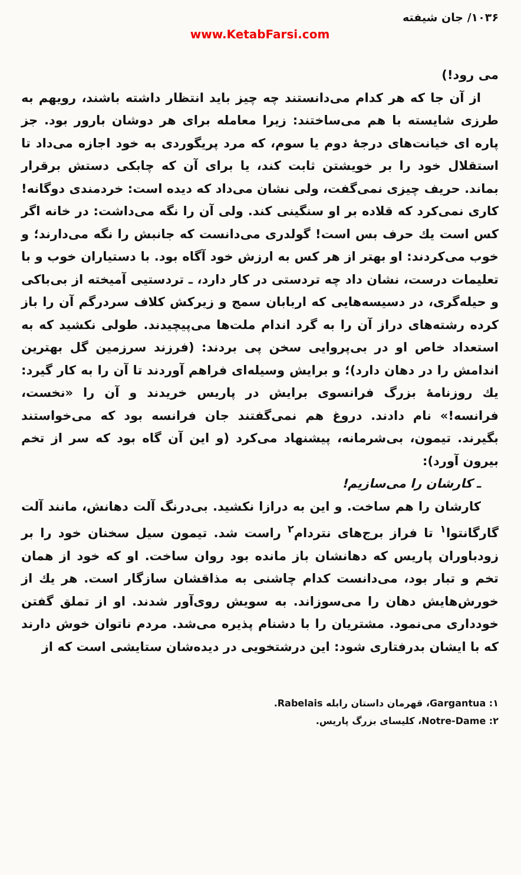۱۰۳۶/ جان شیفته
www.KetabFarsi.com
می رود!)
از آن جا که هر کدام می‌دانستند چه چیز باید انتظار داشته باشند، رویهم به طرزی شایسته با هم می‌ساختند: زیرا معامله برای هر دوشان بارور بود. جز پاره ای خیانت‌های درجهٔ دوم یا سوم، که مرد پریگوردی به خود اجازه می‌داد تا استقلال خود را بر خویشتن ثابت کند، یا برای آن که چابکی دستش برقرار بماند. حریف چیزی نمی‌گفت، ولی نشان می‌داد که دیده است: خردمندی دوگانه! کاری نمی‌کرد که قلاده بر او سنگینی کند. ولی آن را نگه می‌داشت: در خانه اگر کس است یك حرف بس است! گولدری می‌دانست که جانبش را نگه می‌دارند؛ و خوب می‌کردند: او بهتر از هر کس به ارزش خود آگاه بود. با دستیاران خوب و با تعلیمات درست، نشان داد چه تردستی در کار دارد، ـ تردستیی آمیخته از بی‌باکی و حیله‌گری، در دسیسه‌هایی که اربابان سمج و زیرکش کلاف سردرگم آن را باز کرده رشته‌های دراز آن را به گرد اندام ملت‌ها می‌پیچیدند. طولی نکشید که به استعداد خاص او در بی‌پروایی سخن پی بردند: (فرزند سرزمین گل بهترین اندامش را در دهان دارد)؛ و برایش وسیله‌ای فراهم آوردند تا آن را به کار گیرد: یك روزنامهٔ بزرگ فرانسوی برایش در پاریس خریدند و آن را «نخست، فرانسه!» نام دادند. دروغ هم نمی‌گفتند جان فرانسه بود که می‌خواستند بگیرند. تیمون، بی‌شرمانه، پیشنهاد می‌کرد (و این آن گاه بود که سر از تخم بیرون آورد):
ـ کارشان را می‌سازیم!
کارشان را هم ساخت. و این به درازا نکشید. بی‌درنگ آلت دهانش، مانند آلت گارگانتوا<sup>۱</sup> تا فراز برج‌های نتردام<sup>۲</sup> راست شد. تیمون سیل سخنان خود را بر زودباوران پاریس که دهانشان باز مانده بود روان ساخت. او که خود از همان تخم و تبار بود، می‌دانست کدام چاشنی به مذاقشان سازگار است. هر یك از خورش‌هایش دهان را می‌سوزاند. به سویش روی‌آور شدند. او از تملق گفتن خودداری می‌نمود. مشتریان را با دشنام پذیره می‌شد. مردم ناتوان خوش دارند که با ایشان بدرفتاری شود: این درشتخویی در دیده‌شان ستایشی است که از
۱: Gargantua، قهرمان داستان رابله Rabelais.
۲: Notre-Dame، کلیسای بزرگ پاریس.